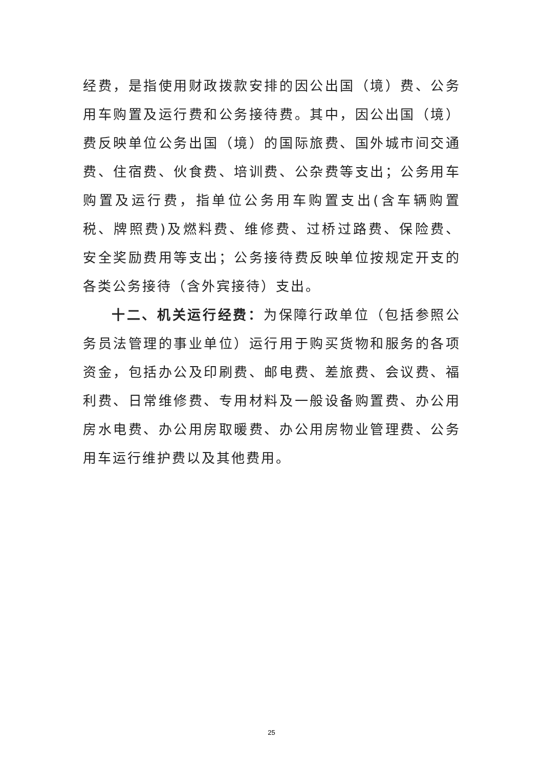经费，是指使用财政拨款安排的因公出国（境）费、公务用车购置及运行费和公务接待费。其中，因公出国（境）费反映单位公务出国（境）的国际旅费、国外城市间交通费、住宿费、伙食费、培训费、公杂费等支出；公务用车购置及运行费，指单位公务用车购置支出(含车辆购置税、牌照费)及燃料费、维修费、过桥过路费、保险费、安全奖励费用等支出；公务接待费反映单位按规定开支的各类公务接待（含外宾接待）支出。
十二、机关运行经费：为保障行政单位（包括参照公务员法管理的事业单位）运行用于购买货物和服务的各项资金，包括办公及印刷费、邮电费、差旅费、会议费、福利费、日常维修费、专用材料及一般设备购置费、办公用房水电费、办公用房取暖费、办公用房物业管理费、公务用车运行维护费以及其他费用。
25